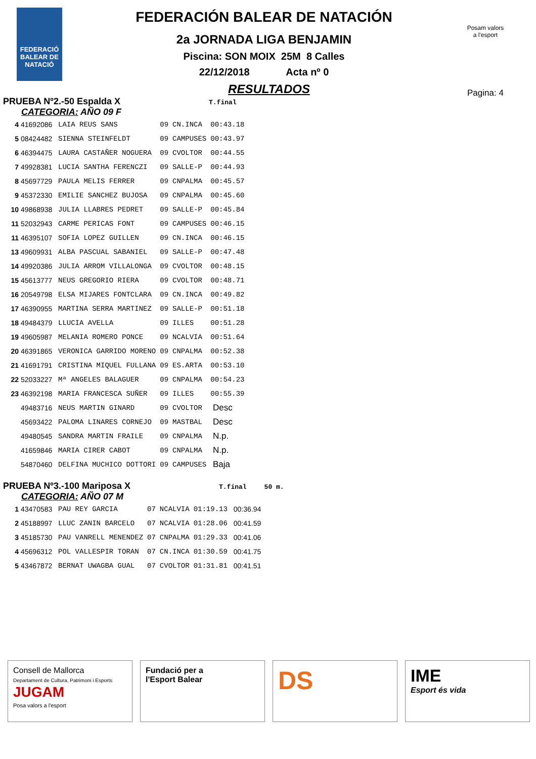FEDERACIÓ
BALEAR DE
NATACIÓ
Posam valors
a l'esport
Pagina: 4
FEDERACIÓN BALEAR DE NATACIÓN
2a JORNADA LIGA BENJAMIN
Piscina: SON MOIX 25M 8 Calles
22/12/2018 Acta nº 0
RESULTADOS
PRUEBA Nº2.-50 Espalda X T.final
CATEGORIA: AÑO 09 F
| 4 | 41692086 | LAIA REUS SANS | 09 | CN.INCA | 00:43.18 |
| 5 | 08424482 | SIENNA STEINFELDT | 09 | CAMPUSES | 00:43.97 |
| 6 | 46394475 | LAURA CASTAÑER NOGUERA | 09 | CVOLTOR | 00:44.55 |
| 7 | 49928381 | LUCIA SANTHA FERENCZI | 09 | SALLE-P | 00:44.93 |
| 8 | 45697729 | PAULA MELIS FERRER | 09 | CNPALMA | 00:45.57 |
| 9 | 45372330 | EMILIE SANCHEZ BUJOSA | 09 | CNPALMA | 00:45.60 |
| 10 | 49868938 | JULIA LLABRES PEDRET | 09 | SALLE-P | 00:45.84 |
| 11 | 52032943 | CARME PERICAS FONT | 09 | CAMPUSES | 00:46.15 |
| 11 | 46395107 | SOFIA LOPEZ GUILLEN | 09 | CN.INCA | 00:46.15 |
| 13 | 49609931 | ALBA PASCUAL SABANIEL | 09 | SALLE-P | 00:47.48 |
| 14 | 49920386 | JULIA ARROM VILLALONGA | 09 | CVOLTOR | 00:48.15 |
| 15 | 45613777 | NEUS GREGORIO RIERA | 09 | CVOLTOR | 00:48.71 |
| 16 | 20549798 | ELSA MIJARES FONTCLARA | 09 | CN.INCA | 00:49.82 |
| 17 | 46390955 | MARTINA SERRA MARTINEZ | 09 | SALLE-P | 00:51.18 |
| 18 | 49484379 | LLUCIA AVELLA | 09 | ILLES | 00:51.28 |
| 19 | 49605987 | MELANIA ROMERO PONCE | 09 | NCALVIA | 00:51.64 |
| 20 | 46391865 | VERONICA GARRIDO MORENO | 09 | CNPALMA | 00:52.38 |
| 21 | 41691791 | CRISTINA MIQUEL FULLANA | 09 | ES.ARTA | 00:53.10 |
| 22 | 52033227 | Mª ANGELES BALAGUER | 09 | CNPALMA | 00:54.23 |
| 23 | 46392198 | MARIA FRANCESCA SUÑER | 09 | ILLES | 00:55.39 |
| | 49483716 | NEUS MARTIN GINARD | 09 | CVOLTOR | Desc |
| | 45693422 | PALOMA LINARES CORNEJO | 09 | MASTBAL | Desc |
| | 49480545 | SANDRA MARTIN FRAILE | 09 | CNPALMA | N.p. |
| | 41659846 | MARIA CIRER CABOT | 09 | CNPALMA | N.p. |
| | 54870460 | DELFINA MUCHICO DOTTORI | 09 | CAMPUSES | Baja |
PRUEBA Nº3.-100 Mariposa X T.final 50 m.
CATEGORIA: AÑO 07 M
| 1 | 43470583 | PAU REY GARCIA | 07 | NCALVIA | 01:19.13 | 00:36.94 |
| 2 | 45188997 | LLUC ZANIN BARCELO | 07 | NCALVIA | 01:28.06 | 00:41.59 |
| 3 | 45185730 | PAU VANRELL MENENDEZ | 07 | CNPALMA | 01:29.33 | 00:41.06 |
| 4 | 45696312 | POL VALLESPIR TORAN | 07 | CN.INCA | 01:30.59 | 00:41.75 |
| 5 | 43467872 | BERNAT UWAGBA GUAL | 07 | CVOLTOR | 01:31.81 | 00:41.51 |
Consell de Mallorca
Departament de Cultura, Patrimoni i Esports
JUGAM
Posa valors a l'esport
Fundació per a
l'Esport Balear
DS
IME
Esport és vida